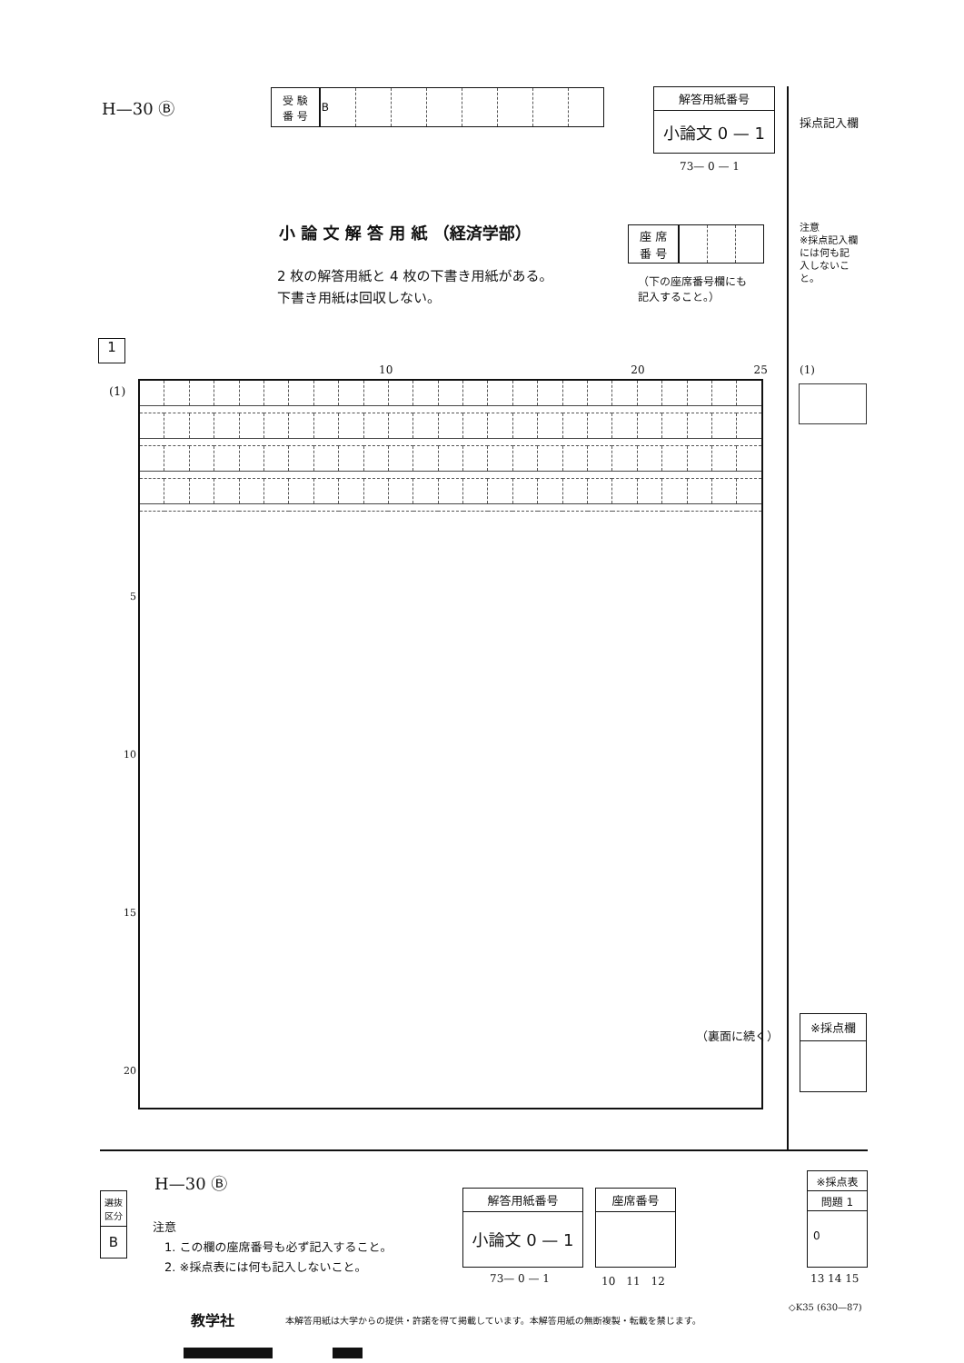H—30 Ⓑ
| 受 験 番 号 | B | | | | | | | |
解答用紙番号
小論文 0 — 1
73— 0 — 1
採点記入欄
小 論 文 解 答 用 紙 （経済学部）
2 枚の解答用紙と 4 枚の下書き用紙がある。
下書き用紙は回収しない。
| 座 席 番 号 | | | |
（下の座席番号欄にも
記入すること。）
注意
※採点記入欄
には何も記
入しないこ
と。
1
10 20 25
(1)
(1)
5
10
15
20
（裏面に続く）
※採点欄
H—30 Ⓑ
選抜
区分
B
注意
　1. この欄の座席番号も必ず記入すること。
　2. ※採点表には何も記入しないこと。
解答用紙番号
小論文 0 — 1
73— 0 — 1
座席番号
10　11　12
※採点表
問題 1
0
13 14 15
教学社
本解答用紙は大学からの提供・許諾を得て掲載しています。本解答用紙の無断複製・転載を禁じます。
◇K35 (630—87)